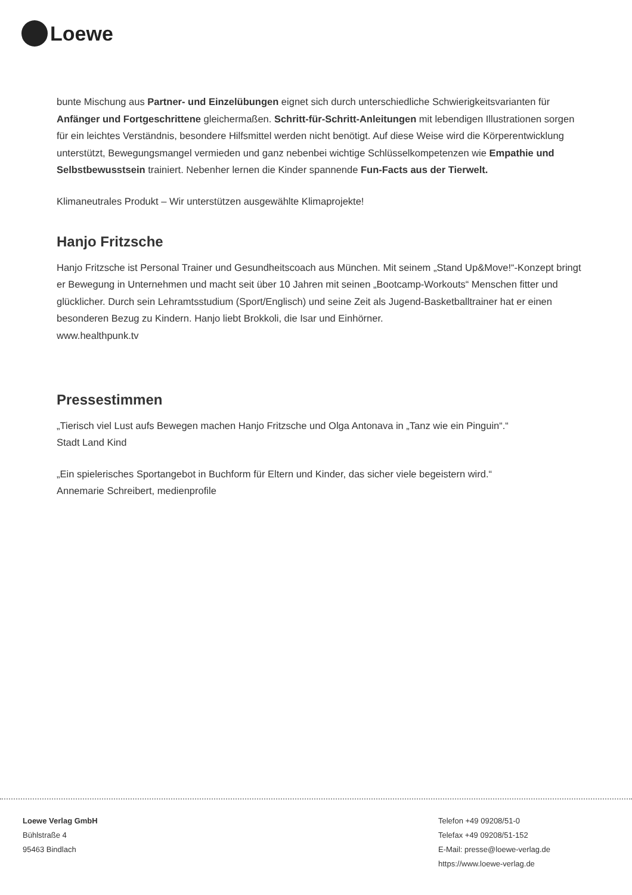Loewe
bunte Mischung aus Partner- und Einzelübungen eignet sich durch unterschiedliche Schwierigkeitsvarianten für Anfänger und Fortgeschrittene gleichermaßen. Schritt-für-Schritt-Anleitungen mit lebendigen Illustrationen sorgen für ein leichtes Verständnis, besondere Hilfsmittel werden nicht benötigt. Auf diese Weise wird die Körperentwicklung unterstützt, Bewegungsmangel vermieden und ganz nebenbei wichtige Schlüsselkompetenzen wie Empathie und Selbstbewusstsein trainiert. Nebenher lernen die Kinder spannende Fun-Facts aus der Tierwelt.
Klimaneutrales Produkt – Wir unterstützen ausgewählte Klimaprojekte!
Hanjo Fritzsche
Hanjo Fritzsche ist Personal Trainer und Gesundheitscoach aus München. Mit seinem „Stand Up&Move!“-Konzept bringt er Bewegung in Unternehmen und macht seit über 10 Jahren mit seinen „Bootcamp-Workouts“ Menschen fitter und glücklicher. Durch sein Lehramtsstudium (Sport/Englisch) und seine Zeit als Jugend-Basketballtrainer hat er einen besonderen Bezug zu Kindern. Hanjo liebt Brokkoli, die Isar und Einhörner.
www.healthpunk.tv
Pressestimmen
„Tierisch viel Lust aufs Bewegen machen Hanjo Fritzsche und Olga Antonava in „Tanz wie ein Pinguin“.“
Stadt Land Kind
„Ein spielerisches Sportangebot in Buchform für Eltern und Kinder, das sicher viele begeistern wird.“
Annemarie Schreibert, medienprofile
Loewe Verlag GmbH
Bühlstraße 4
95463 Bindlach
Telefon +49 09208/51-0
Telefax +49 09208/51-152
E-Mail: presse@loewe-verlag.de
https://www.loewe-verlag.de